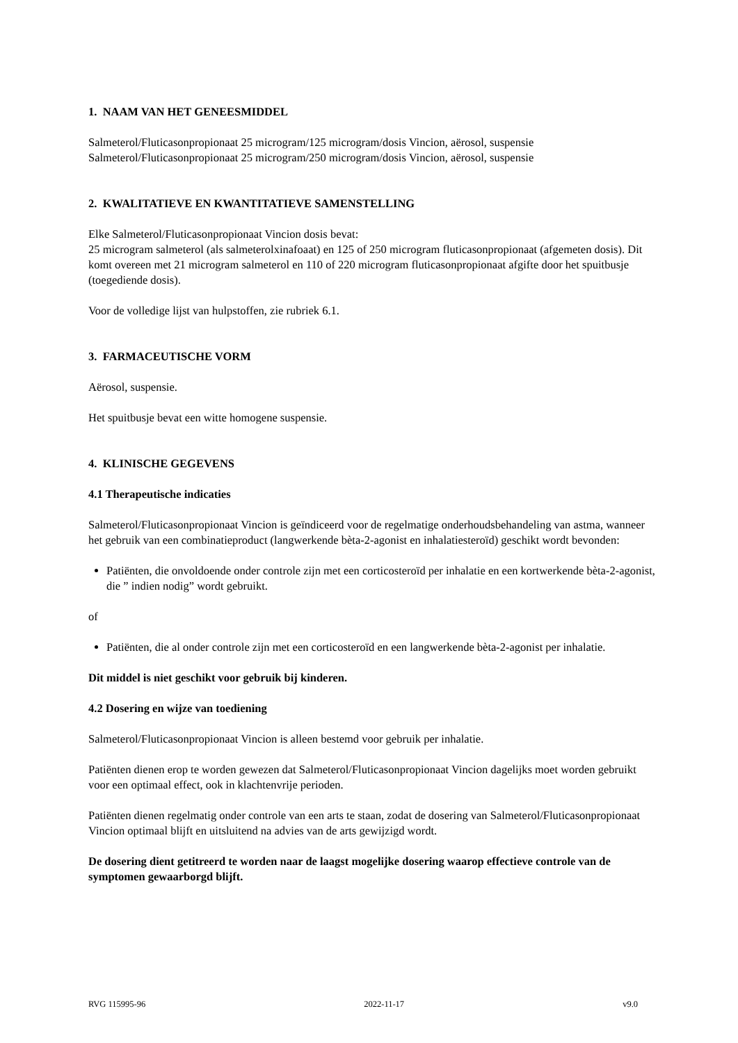1. NAAM VAN HET GENEESMIDDEL
Salmeterol/Fluticasonpropionaat 25 microgram/125 microgram/dosis Vincion, aërosol, suspensie
Salmeterol/Fluticasonpropionaat 25 microgram/250 microgram/dosis Vincion, aërosol, suspensie
2. KWALITATIEVE EN KWANTITATIEVE SAMENSTELLING
Elke Salmeterol/Fluticasonpropionaat Vincion dosis bevat:
25 microgram salmeterol (als salmeterolxinafoaat) en 125 of 250 microgram fluticasonpropionaat (afgemeten dosis). Dit komt overeen met 21 microgram salmeterol en 110 of 220 microgram fluticasonpropionaat afgifte door het spuitbusje (toegediende dosis).
Voor de volledige lijst van hulpstoffen, zie rubriek 6.1.
3. FARMACEUTISCHE VORM
Aërosol, suspensie.
Het spuitbusje bevat een witte homogene suspensie.
4. KLINISCHE GEGEVENS
4.1 Therapeutische indicaties
Salmeterol/Fluticasonpropionaat Vincion is geïndiceerd voor de regelmatige onderhoudsbehandeling van astma, wanneer het gebruik van een combinatieproduct (langwerkende bèta-2-agonist en inhalatiesteroïd) geschikt wordt bevonden:
Patiënten, die onvoldoende onder controle zijn met een corticosteroïd per inhalatie en een kortwerkende bèta-2-agonist, die ” indien nodig” wordt gebruikt.
of
Patiënten, die al onder controle zijn met een corticosteroïd en een langwerkende bèta-2-agonist per inhalatie.
Dit middel is niet geschikt voor gebruik bij kinderen.
4.2 Dosering en wijze van toediening
Salmeterol/Fluticasonpropionaat Vincion is alleen bestemd voor gebruik per inhalatie.
Patiënten dienen erop te worden gewezen dat Salmeterol/Fluticasonpropionaat Vincion dagelijks moet worden gebruikt voor een optimaal effect, ook in klachtenvrije perioden.
Patiënten dienen regelmatig onder controle van een arts te staan, zodat de dosering van Salmeterol/Fluticasonpropionaat Vincion optimaal blijft en uitsluitend na advies van de arts gewijzigd wordt.
De dosering dient getitreerd te worden naar de laagst mogelijke dosering waarop effectieve controle van de symptomen gewaarborgd blijft.
RVG 115995-96 2022-11-17 v9.0